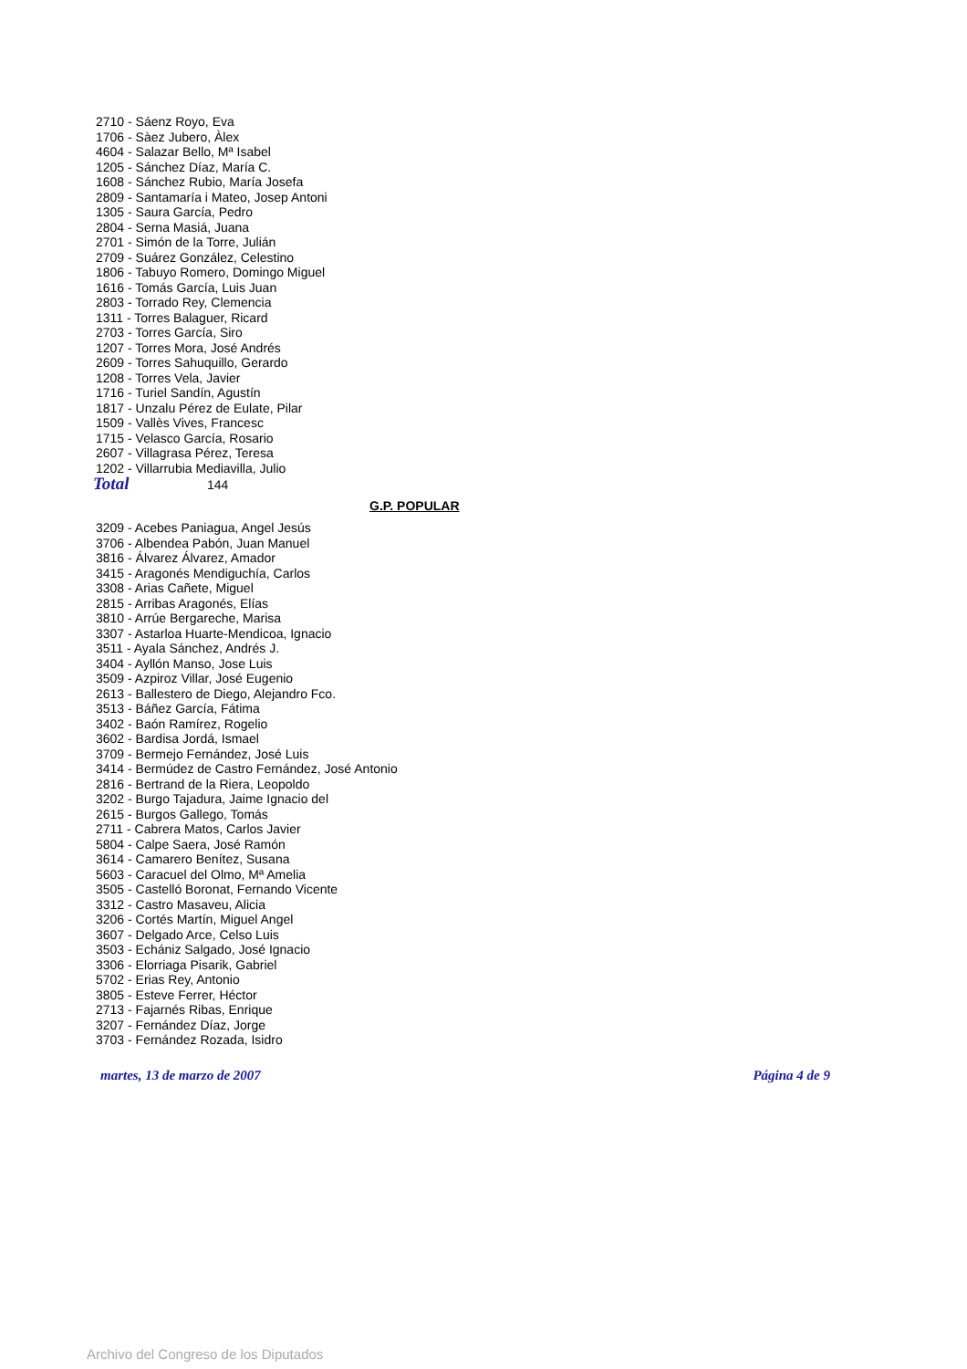2710 - Sáenz Royo, Eva
1706 - Sàez Jubero, Àlex
4604 - Salazar Bello, Mª Isabel
1205 - Sánchez Díaz, María C.
1608 - Sánchez Rubio, María Josefa
2809 - Santamaría i Mateo, Josep Antoni
1305 - Saura García, Pedro
2804 - Serna Masiá, Juana
2701 - Simón de la Torre, Julián
2709 - Suárez González, Celestino
1806 - Tabuyo Romero, Domingo Miguel
1616 - Tomás García, Luis Juan
2803 - Torrado Rey, Clemencia
1311 - Torres Balaguer, Ricard
2703 - Torres García, Siro
1207 - Torres Mora, José Andrés
2609 - Torres Sahuquillo, Gerardo
1208 - Torres Vela, Javier
1716 - Turiel Sandín, Agustín
1817 - Unzalu Pérez de Eulate, Pilar
1509 - Vallès Vives, Francesc
1715 - Velasco García, Rosario
2607 - Villagrasa Pérez, Teresa
1202 - Villarrubia Mediavilla, Julio
Total 144
G.P. POPULAR
3209 - Acebes Paniagua, Angel Jesús
3706 - Albendea Pabón, Juan Manuel
3816 - Álvarez Álvarez, Amador
3415 - Aragonés Mendiguchía, Carlos
3308 - Arias Cañete, Miguel
2815 - Arribas Aragonés, Elías
3810 - Arrúe Bergareche, Marisa
3307 - Astarloa Huarte-Mendicoa, Ignacio
3511 - Ayala Sánchez, Andrés J.
3404 - Ayllón Manso, Jose Luis
3509 - Azpiroz Villar, José Eugenio
2613 - Ballestero de Diego, Alejandro Fco.
3513 - Báñez García, Fátima
3402 - Baón Ramírez, Rogelio
3602 - Bardisa Jordá, Ismael
3709 - Bermejo Fernández, José Luis
3414 - Bermúdez de Castro Fernández, José Antonio
2816 - Bertrand de la Riera, Leopoldo
3202 - Burgo Tajadura, Jaime Ignacio del
2615 - Burgos Gallego, Tomás
2711 - Cabrera Matos, Carlos Javier
5804 - Calpe Saera, José Ramón
3614 - Camarero Benítez, Susana
5603 - Caracuel del Olmo, Mª Amelia
3505 - Castelló Boronat, Fernando Vicente
3312 - Castro Masaveu, Alicia
3206 - Cortés Martín, Miguel Angel
3607 - Delgado Arce, Celso Luis
3503 - Echániz Salgado, José Ignacio
3306 - Elorriaga Pisarik, Gabriel
5702 - Erias Rey, Antonio
3805 - Esteve Ferrer, Héctor
2713 - Fajarnés Ribas, Enrique
3207 - Fernández Díaz, Jorge
3703 - Fernández Rozada, Isidro
martes, 13 de marzo de 2007 Página 4 de 9
Archivo del Congreso de los Diputados